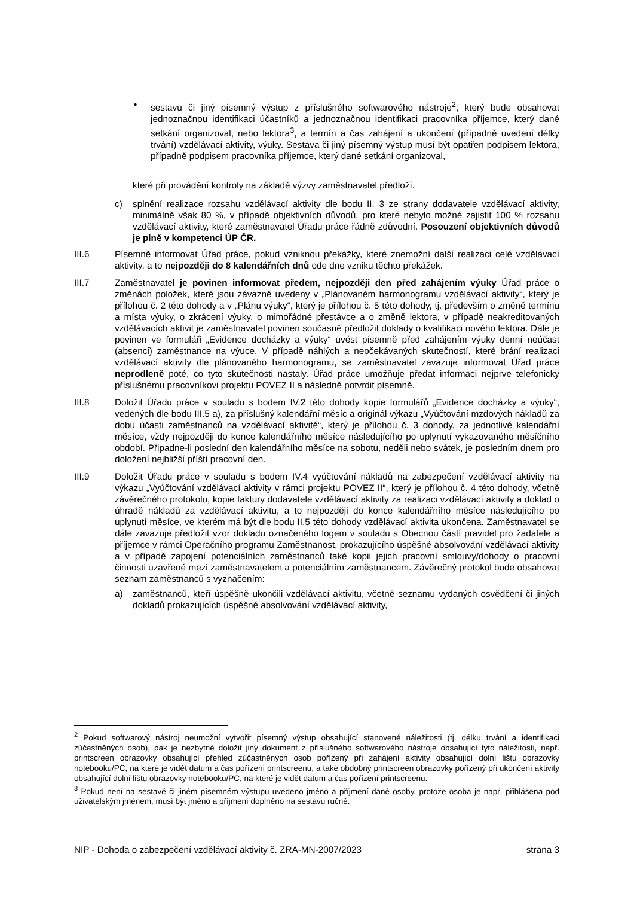• sestavu či jiný písemný výstup z příslušného softwarového nástroje<sup>2</sup>, který bude obsahovat jednoznačnou identifikaci účastníků a jednoznačnou identifikaci pracovníka příjemce, který dané setkání organizoval, nebo lektora<sup>3</sup>, a termín a čas zahájení a ukončení (případně uvedení délky trvání) vzdělávací aktivity, výuky. Sestava či jiný písemný výstup musí být opatřen podpisem lektora, případně podpisem pracovníka příjemce, který dané setkání organizoval,
které při provádění kontroly na základě výzvy zaměstnavatel předloží.
c) splnění realizace rozsahu vzdělávací aktivity dle bodu II. 3 ze strany dodavatele vzdělávací aktivity, minimálně však 80 %, v případě objektivních důvodů, pro které nebylo možné zajistit 100 % rozsahu vzdělávací aktivity, které zaměstnavatel Úřadu práce řádně zdůvodní. Posouzení objektivních důvodů je plně v kompetenci ÚP ČR.
III.6 Písemně informovat Úřad práce, pokud vzniknou překážky, které znemožní další realizaci celé vzdělávací aktivity, a to nejpozději do 8 kalendářních dnů ode dne vzniku těchto překážek.
III.7 Zaměstnavatel je povinen informovat předem, nejpozději den před zahájením výuky Úřad práce o změnách položek, které jsou závazně uvedeny v „Plánovaném harmonogramu vzdělávací aktivity“, který je přílohou č. 2 této dohody a v „Plánu výuky“, který je přílohou č. 5 této dohody, tj. především o změně termínu a místa výuky, o zkrácení výuky, o mimořádné přestávce a o změně lektora, v případě neakreditovaných vzdělávacích aktivit je zaměstnavatel povinen současně předložit doklady o kvalifikaci nového lektora. Dále je povinen ve formuláři „Evidence docházky a výuky“ uvést písemně před zahájením výuky denní neúčast (absenci) zaměstnance na výuce. V případě náhlých a neočekávaných skutečností, které brání realizaci vzdělávací aktivity dle plánovaného harmonogramu, se zaměstnavatel zavazuje informovat Úřad práce neprodleně poté, co tyto skutečnosti nastaly. Úřad práce umožňuje předat informaci nejprve telefonicky příslušnému pracovníkovi projektu POVEZ II a následně potvrdit písemně.
III.8 Doložit Úřadu práce v souladu s bodem IV.2 této dohody kopie formulářů „Evidence docházky a výuky“, vedených dle bodu III.5 a), za příslušný kalendářní měsíc a originál výkazu „Vyúčtování mzdových nákladů za dobu účasti zaměstnanců na vzdělávací aktivitě“, který je přílohou č. 3 dohody, za jednotlivé kalendářní měsíce, vždy nejpozději do konce kalendářního měsíce následujícího po uplynutí vykazovaného měsíčního období. Připadne-li poslední den kalendářního měsíce na sobotu, neděli nebo svátek, je posledním dnem pro doložení nejbližší příští pracovní den.
III.9 Doložit Úřadu práce v souladu s bodem IV.4 vyúčtování nákladů na zabezpečení vzdělávací aktivity na výkazu „Vyúčtování vzdělávací aktivity v rámci projektu POVEZ II“, který je přílohou č. 4 této dohody, včetně závěrečného protokolu, kopie faktury dodavatele vzdělávací aktivity za realizaci vzdělávací aktivity a doklad o úhradě nákladů za vzdělávací aktivitu, a to nejpozději do konce kalendářního měsíce následujícího po uplynutí měsíce, ve kterém má být dle bodu II.5 této dohody vzdělávací aktivita ukončena. Zaměstnavatel se dále zavazuje předložit vzor dokladu označeného logem v souladu s Obecnou částí pravidel pro žadatele a příjemce v rámci Operačního programu Zaměstnanost, prokazujícího úspěšné absolvování vzdělávací aktivity a v případě zapojení potenciálních zaměstnanců také kopii jejich pracovní smlouvy/dohody o pracovní činnosti uzavřené mezi zaměstnavatelem a potenciálním zaměstnancem. Závěrečný protokol bude obsahovat seznam zaměstnanců s vyznačením:
a) zaměstnanců, kteří úspěšně ukončili vzdělávací aktivitu, včetně seznamu vydaných osvědčení či jiných dokladů prokazujících úspěšné absolvování vzdělávací aktivity,
<sup>2</sup> Pokud softwarový nástroj neumožní vytvořit písemný výstup obsahující stanovené náležitosti (tj. délku trvání a identifikaci zúčastněných osob), pak je nezbytné doložit jiný dokument z příslušného softwarového nástroje obsahující tyto náležitosti, např. printscreen obrazovky obsahující přehled zúčastněných osob pořízený při zahájení aktivity obsahující dolní lištu obrazovky notebooku/PC, na které je vidět datum a čas pořízení printscreenu, a také obdobný printscreen obrazovky pořízený při ukončení aktivity obsahující dolní lištu obrazovky notebooku/PC, na které je vidět datum a čas pořízení printscreenu.
<sup>3</sup> Pokud není na sestavě či jiném písemném výstupu uvedeno jméno a příjmení dané osoby, protože osoba je např. přihlášena pod uživatelským jménem, musí být jméno a příjmení doplněno na sestavu ručně.
NIP - Dohoda o zabezpečení vzdělávací aktivity č. ZRA-MN-2007/2023 strana 3